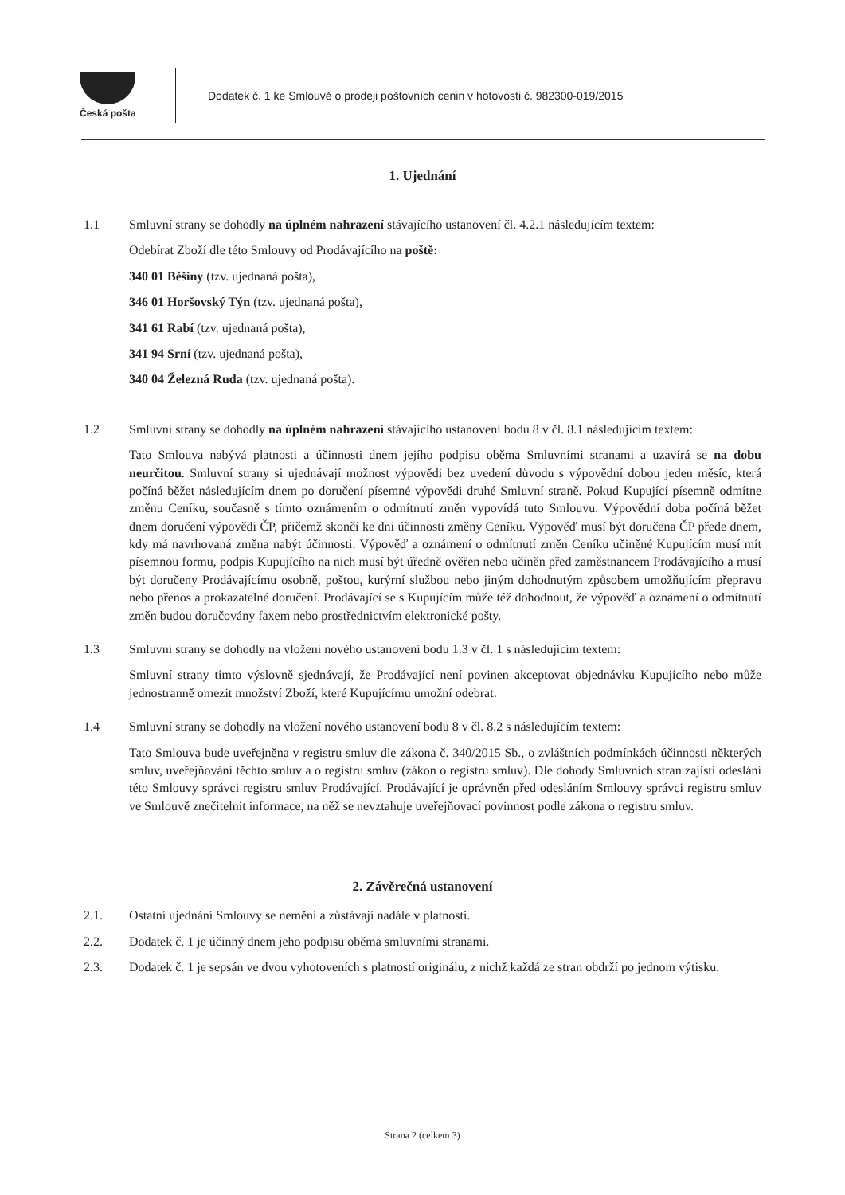Česká pošta
Dodatek č. 1 ke Smlouvě o prodeji poštovních cenin v hotovosti č. 982300-019/2015
1. Ujednání
1.1 Smluvní strany se dohodly na úplném nahrazení stávajícího ustanovení čl. 4.2.1 následujícím textem:
Odebírat Zboží dle této Smlouvy od Prodávajícího na poště:
340 01 Běšiny (tzv. ujednaná pošta),
346 01 Horšovský Týn (tzv. ujednaná pošta),
341 61 Rabí (tzv. ujednaná pošta),
341 94 Srní (tzv. ujednaná pošta),
340 04 Železná Ruda (tzv. ujednaná pošta).
1.2 Smluvní strany se dohodly na úplném nahrazení stávajícího ustanovení bodu 8 v čl. 8.1 následujícím textem:
Tato Smlouva nabývá platnosti a účinnosti dnem jejího podpisu oběma Smluvními stranami a uzavírá se na dobu neurčitou. Smluvní strany si ujednávají možnost výpovědi bez uvedení důvodu s výpovědní dobou jeden měsíc, která počíná běžet následujícím dnem po doručení písemné výpovědi druhé Smluvní straně. Pokud Kupující písemně odmítne změnu Ceníku, současně s tímto oznámením o odmítnutí změn vypovídá tuto Smlouvu. Výpovědní doba počíná běžet dnem doručení výpovědi ČP, přičemž skončí ke dni účinnosti změny Ceníku. Výpověď musí být doručena ČP přede dnem, kdy má navrhovaná změna nabýt účinnosti. Výpověď a oznámení o odmítnutí změn Ceníku učiněné Kupujícím musí mít písemnou formu, podpis Kupujícího na nich musí být úředně ověřen nebo učiněn před zaměstnancem Prodávajícího a musí být doručeny Prodávajícímu osobně, poštou, kurýrní službou nebo jiným dohodnutým způsobem umožňujícím přepravu nebo přenos a prokazatelné doručení. Prodávající se s Kupujícím může též dohodnout, že výpověď a oznámení o odmítnutí změn budou doručovány faxem nebo prostřednictvím elektronické pošty.
1.3 Smluvní strany se dohodly na vložení nového ustanovení bodu 1.3 v čl. 1 s následujícím textem:
Smluvní strany tímto výslovně sjednávají, že Prodávající není povinen akceptovat objednávku Kupujícího nebo může jednostranně omezit množství Zboží, které Kupujícímu umožní odebrat.
1.4 Smluvní strany se dohodly na vložení nového ustanovení bodu 8 v čl. 8.2 s následujícím textem:
Tato Smlouva bude uveřejněna v registru smluv dle zákona č. 340/2015 Sb., o zvláštních podmínkách účinnosti některých smluv, uveřejňování těchto smluv a o registru smluv (zákon o registru smluv). Dle dohody Smluvních stran zajistí odeslání této Smlouvy správci registru smluv Prodávající. Prodávající je oprávněn před odesláním Smlouvy správci registru smluv ve Smlouvě znečitelnit informace, na něž se nevztahuje uveřejňovací povinnost podle zákona o registru smluv.
2. Závěrečná ustanovení
2.1. Ostatní ujednání Smlouvy se nemění a zůstávají nadále v platnosti.
2.2. Dodatek č. 1 je účinný dnem jeho podpisu oběma smluvními stranami.
2.3. Dodatek č. 1 je sepsán ve dvou vyhotoveních s platností originálu, z nichž každá ze stran obdrží po jednom výtisku.
Strana 2 (celkem 3)